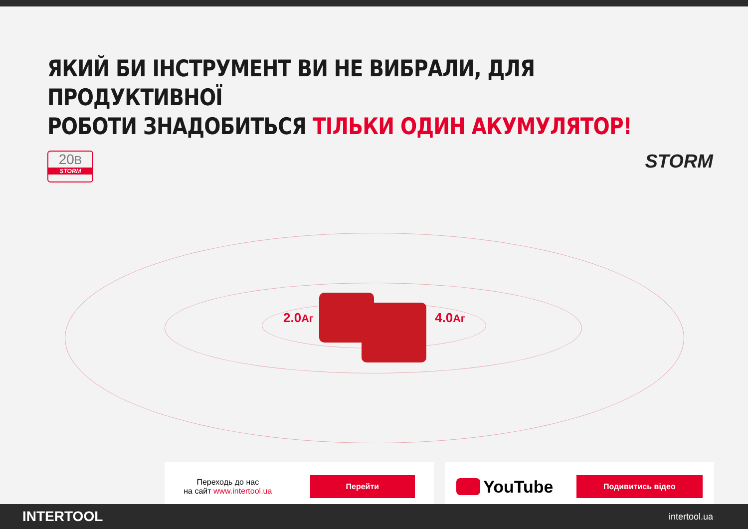ЯКИЙ БИ ІНСТРУМЕНТ ВИ НЕ ВИБРАЛИ, ДЛЯ ПРОДУКТИВНОЇ
РОБОТИ ЗНАДОБИТЬСЯ ТІЛЬКИ ОДИН АКУМУЛЯТОР!
20В
STORM
STORM
2.0Аг 4.0Аг
Переходь до нас
на сайт www.intertool.ua
Перейти
YouTube
Подивитись відео
INTERTOOL intertool.ua